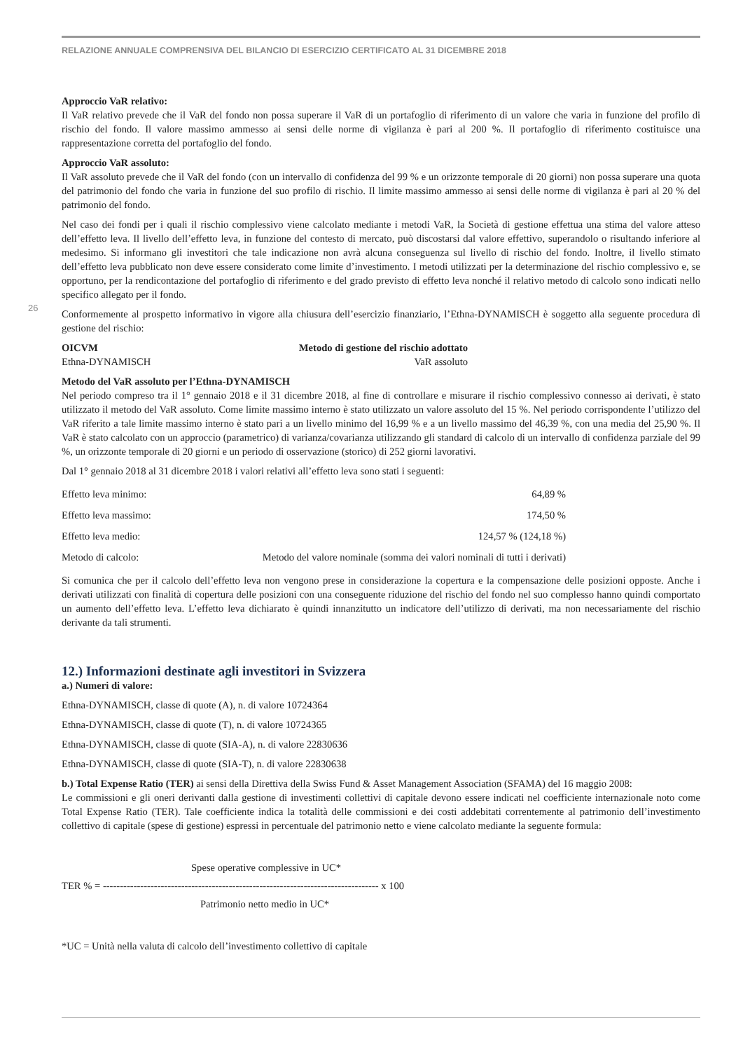RELAZIONE ANNUALE COMPRENSIVA DEL BILANCIO DI ESERCIZIO CERTIFICATO AL 31 DICEMBRE 2018
26
Approccio VaR relativo:
Il VaR relativo prevede che il VaR del fondo non possa superare il VaR di un portafoglio di riferimento di un valore che varia in funzione del profilo di rischio del fondo. Il valore massimo ammesso ai sensi delle norme di vigilanza è pari al 200 %. Il portafoglio di riferimento costituisce una rappresentazione corretta del portafoglio del fondo.
Approccio VaR assoluto:
Il VaR assoluto prevede che il VaR del fondo (con un intervallo di confidenza del 99 % e un orizzonte temporale di 20 giorni) non possa superare una quota del patrimonio del fondo che varia in funzione del suo profilo di rischio. Il limite massimo ammesso ai sensi delle norme di vigilanza è pari al 20 % del patrimonio del fondo.
Nel caso dei fondi per i quali il rischio complessivo viene calcolato mediante i metodi VaR, la Società di gestione effettua una stima del valore atteso dell’effetto leva. Il livello dell’effetto leva, in funzione del contesto di mercato, può discostarsi dal valore effettivo, superandolo o risultando inferiore al medesimo. Si informano gli investitori che tale indicazione non avrà alcuna conseguenza sul livello di rischio del fondo. Inoltre, il livello stimato dell’effetto leva pubblicato non deve essere considerato come limite d’investimento. I metodi utilizzati per la determinazione del rischio complessivo e, se opportuno, per la rendicontazione del portafoglio di riferimento e del grado previsto di effetto leva nonché il relativo metodo di calcolo sono indicati nello specifico allegato per il fondo.
Conformemente al prospetto informativo in vigore alla chiusura dell’esercizio finanziario, l’Ethna-DYNAMISCH è soggetto alla seguente procedura di gestione del rischio:
| OICVM | Metodo di gestione del rischio adottato |
| --- | --- |
| Ethna-DYNAMISCH | VaR assoluto |
Metodo del VaR assoluto per l’Ethna-DYNAMISCH
Nel periodo compreso tra il 1° gennaio 2018 e il 31 dicembre 2018, al fine di controllare e misurare il rischio complessivo connesso ai derivati, è stato utilizzato il metodo del VaR assoluto. Come limite massimo interno è stato utilizzato un valore assoluto del 15 %. Nel periodo corrispondente l’utilizzo del VaR riferito a tale limite massimo interno è stato pari a un livello minimo del 16,99 % e a un livello massimo del 46,39 %, con una media del 25,90 %. Il VaR è stato calcolato con un approccio (parametrico) di varianza/covarianza utilizzando gli standard di calcolo di un intervallo di confidenza parziale del 99 %, un orizzonte temporale di 20 giorni e un periodo di osservazione (storico) di 252 giorni lavorativi.
Dal 1° gennaio 2018 al 31 dicembre 2018 i valori relativi all’effetto leva sono stati i seguenti:
| Effetto leva minimo: | 64,89 % |
| Effetto leva massimo: | 174,50 % |
| Effetto leva medio: | 124,57 % (124,18 %) |
| Metodo di calcolo: | Metodo del valore nominale (somma dei valori nominali di tutti i derivati) |
Si comunica che per il calcolo dell’effetto leva non vengono prese in considerazione la copertura e la compensazione delle posizioni opposte. Anche i derivati utilizzati con finalità di copertura delle posizioni con una conseguente riduzione del rischio del fondo nel suo complesso hanno quindi comportato un aumento dell’effetto leva. L’effetto leva dichiarato è quindi innanzitutto un indicatore dell’utilizzo di derivati, ma non necessariamente del rischio derivante da tali strumenti.
12.) Informazioni destinate agli investitori in Svizzera
a.) Numeri di valore:
Ethna-DYNAMISCH, classe di quote (A), n. di valore 10724364
Ethna-DYNAMISCH, classe di quote (T), n. di valore 10724365
Ethna-DYNAMISCH, classe di quote (SIA-A), n. di valore 22830636
Ethna-DYNAMISCH, classe di quote (SIA-T), n. di valore 22830638
b.) Total Expense Ratio (TER) ai sensi della Direttiva della Swiss Fund & Asset Management Association (SFAMA) del 16 maggio 2008:
Le commissioni e gli oneri derivanti dalla gestione di investimenti collettivi di capitale devono essere indicati nel coefficiente internazionale noto come Total Expense Ratio (TER). Tale coefficiente indica la totalità delle commissioni e dei costi addebitati correntemente al patrimonio dell’investimento collettivo di capitale (spese di gestione) espressi in percentuale del patrimonio netto e viene calcolato mediante la seguente formula:
Spese operative complessive in UC*
TER % = --------------------------------------------------------------------------------- x 100
Patrimonio netto medio in UC*
*UC = Unità nella valuta di calcolo dell’investimento collettivo di capitale